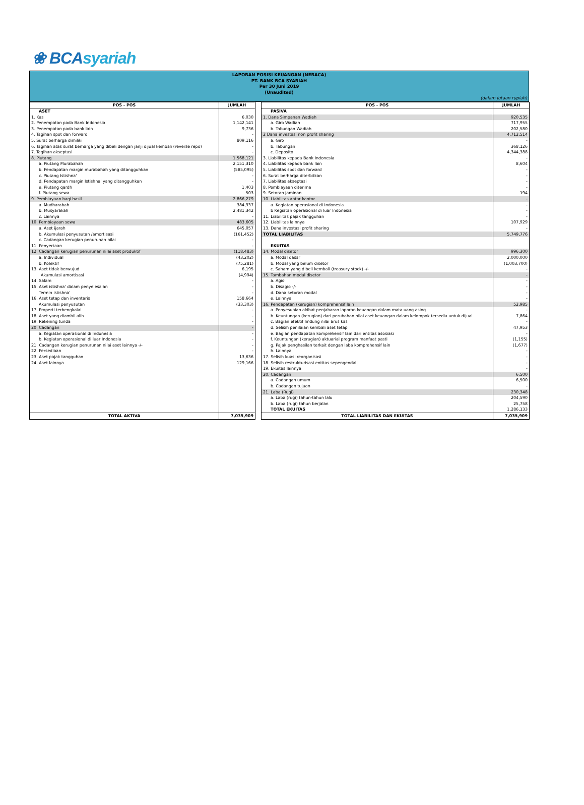❀ BCAsyariah
LAPORAN POSISI KEUANGAN (NERACA)
PT. BANK BCA SYARIAH
Per 30 Juni 2019
(Unaudited)
(dalam jutaan rupiah)
| POS - POS | JUMLAH | | POS - POS | JUMLAH |
| ASET | | | PASIVA | |
| 1. Kas | 6,030 | | 1. Dana Simpanan Wadiah | 920,535 |
| 2. Penempatan pada Bank Indonesia | 1,142,141 | | a. Giro Wadiah | 717,955 |
| 3. Penempatan pada bank lain | 9,736 | | b. Tabungan Wadiah | 202,580 |
| 4. Tagihan spot dan forward | - | | 2 Dana investasi non profit sharing | 4,712,514 |
| 5. Surat berharga dimiliki | 809,116 | | a. Giro | - |
| 6. Tagihan atas surat berharga yang dibeli dengan janji dijual kembali (reverse repo) | - | | b. Tabungan | 368,126 |
| 7. Tagihan akseptasi | - | | c. Deposito | 4,344,388 |
| 8. Piutang | 1,568,121 | | 3. Liabilitas kepada Bank Indonesia | - |
| a. Piutang Murabahah | 2,151,310 | | 4. Liabilitas kepada bank lain | 8,604 |
| b. Pendapatan margin murabahah yang ditangguhkan | (585,095) | | 5. Liabilitas spot dan forward | - |
| c. Piutang Istishna' | - | | 6. Surat berharga diterbitkan | - |
| d. Pendapatan margin Istishna' yang ditangguhkan | - | | 7. Liabilitas akseptasi | - |
| e. Piutang qardh | 1,403 | | 8. Pembiayaan diterima | - |
| f. Piutang sewa | 503 | | 9. Setoran jaminan | 194 |
| 9. Pembiayaan bagi hasil | 2,866,279 | | 10. Liabilitas antar kantor | - |
| a. Mudharabah | 384,937 | | a. Kegiatan operasional di Indonesia | - |
| b. Musyarakah | 2,481,342 | | b Kegiatan operasional di luar Indonesia | - |
| c. Lainnya | - | | 11. Liabilitas pajak tangguhan | - |
| 10. Pembiayaan sewa | 483,605 | | 12. Liabilitas lainnya | 107,929 |
| a. Aset ijarah | 645,057 | | 13. Dana investasi profit sharing | - |
| b. Akumulasi penyusutan /amortisasi | (161,452) | | TOTAL LIABILITAS | 5,749,776 |
| c. Cadangan kerugian penurunan nilai | - | | | |
| 11. Penyertaan | - | | EKUITAS | |
| 12. Cadangan kerugian penurunan nilai aset produktif | (118,483) | | 14. Modal disetor | 996,300 |
| a. Individual | (43,202) | | a. Modal dasar | 2,000,000 |
| b. Kolektif | (75,281) | | b. Modal yang belum disetor | (1,003,700) |
| 13. Aset tidak berwujud | 6,195 | | c. Saham yang dibeli kembali (treasury stock) -/- | - |
| Akumulasi amortisasi | (4,994) | | 15. Tambahan modal disetor | - |
| 14. Salam | - | | a. Agio | - |
| 15. Aset istishna' dalam penyelesaian | - | | b. Disagio -/- | - |
| Termin istishna' | - | | d. Dana setoran modal | - |
| 16. Aset tetap dan inventaris | 158,664 | | e. Lainnya | - |
| Akumulasi penyusutan | (33,303) | | 16. Pendapatan (kerugian) komprehensif lain | 52,985 |
| 17. Properti terbengkalai | - | | a. Penyesuaian akibat penjabaran laporan keuangan dalam mata uang asing | - |
| 18. Aset yang diambil alih | - | | b. Keuntungan (kerugian) dari perubahan nilai aset keuangan dalam kelompok tersedia untuk dijual | 7,864 |
| 19. Rekening tunda | - | | c. Bagian efektif lindung nilai arus kas | - |
| 20. Cadangan | - | | d. Selisih penilaian kembali aset tetap | 47,953 |
| a. Kegiatan operasional di Indonesia | - | | e. Bagian pendapatan komprehensif lain dari entitas asosiasi | - |
| b. Kegiatan operasional di luar Indonesia | - | | f. Keuntungan (kerugian) aktuarial program manfaat pasti | (1,155) |
| 21. Cadangan kerugian penurunan nilai aset lainnya -/- | - | | g. Pajak penghasilan terkait dengan laba komprehensif lain | (1,677) |
| 22. Persediaan | - | | h. Lainnya | - |
| 23. Aset pajak tangguhan | 13,636 | | 17. Selisih kuasi reorganisasi | - |
| 24. Aset lainnya | 129,166 | | 18. Selisih restrukturisasi entitas sepengendali | - |
| | | | 19. Ekuitas lainnya | - |
| | | | 20. Cadangan | 6,500 |
| | | | a. Cadangan umum | 6,500 |
| | | | b. Cadangan tujuan | - |
| | | | 21. Laba (Rugi) | 230,348 |
| | | | a. Laba (rugi) tahun-tahun lalu | 204,590 |
| | | | b. Laba (rugi) tahun berjalan | 25,758 |
| | | | TOTAL EKUITAS | 1,286,133 |
| TOTAL AKTIVA | 7,035,909 | | TOTAL LIABILITAS DAN EKUITAS | 7,035,909 |